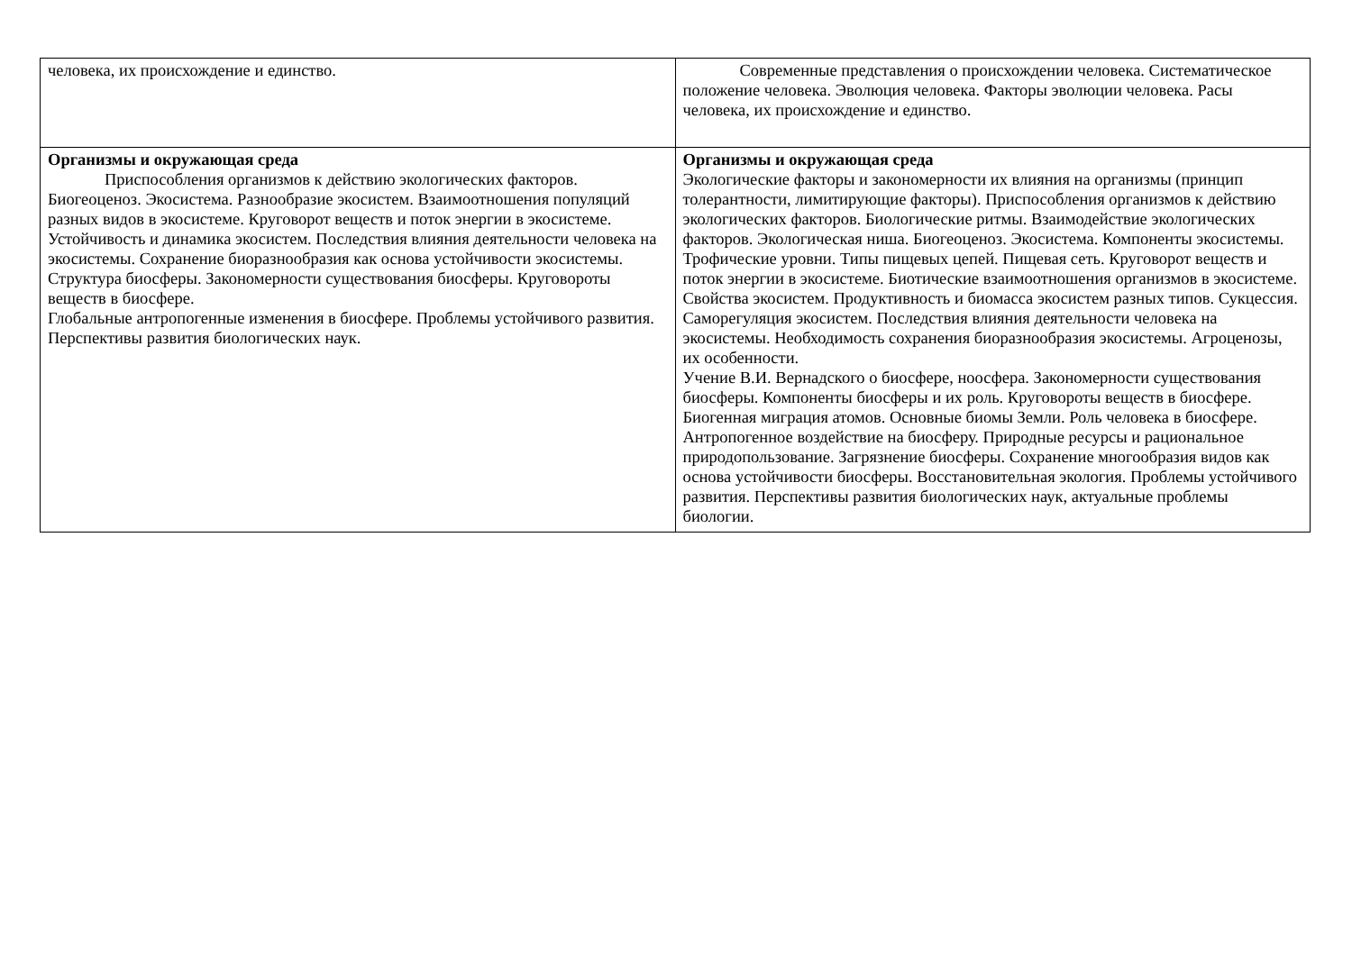| человека, их происхождение и единство. | Современные представления о происхождении человека. Систематическое положение человека. Эволюция человека. Факторы эволюции человека. Расы человека, их происхождение и единство. |
| Организмы и окружающая среда Приспособления организмов к действию экологических факторов. Биогеоценоз. Экосистема. Разнообразие экосистем. Взаимоотношения популяций разных видов в экосистеме. Круговорот веществ и поток энергии в экосистеме. Устойчивость и динамика экосистем. Последствия влияния деятельности человека на экосистемы. Сохранение биоразнообразия как основа устойчивости экосистемы. Структура биосферы. Закономерности существования биосферы. Круговороты веществ в биосфере. Глобальные антропогенные изменения в биосфере. Проблемы устойчивого развития. Перспективы развития биологических наук. | Организмы и окружающая среда Экологические факторы и закономерности их влияния на организмы (принцип толерантности, лимитирующие факторы). Приспособления организмов к действию экологических факторов. Биологические ритмы. Взаимодействие экологических факторов. Экологическая ниша. Биогеоценоз. Экосистема. Компоненты экосистемы. Трофические уровни. Типы пищевых цепей. Пищевая сеть. Круговорот веществ и поток энергии в экосистеме. Биотические взаимоотношения организмов в экосистеме. Свойства экосистем. Продуктивность и биомасса экосистем разных типов. Сукцессия. Саморегуляция экосистем. Последствия влияния деятельности человека на экосистемы. Необходимость сохранения биоразнообразия экосистемы. Агроценозы, их особенности. Учение В.И. Вернадского о биосфере, ноосфера. Закономерности существования биосферы. Компоненты биосферы и их роль. Круговороты веществ в биосфере. Биогенная миграция атомов. Основные биомы Земли. Роль человека в биосфере. Антропогенное воздействие на биосферу. Природные ресурсы и рациональное природопользование. Загрязнение биосферы. Сохранение многообразия видов как основа устойчивости биосферы. Восстановительная экология. Проблемы устойчивого развития. Перспективы развития биологических наук, актуальные проблемы биологии. |